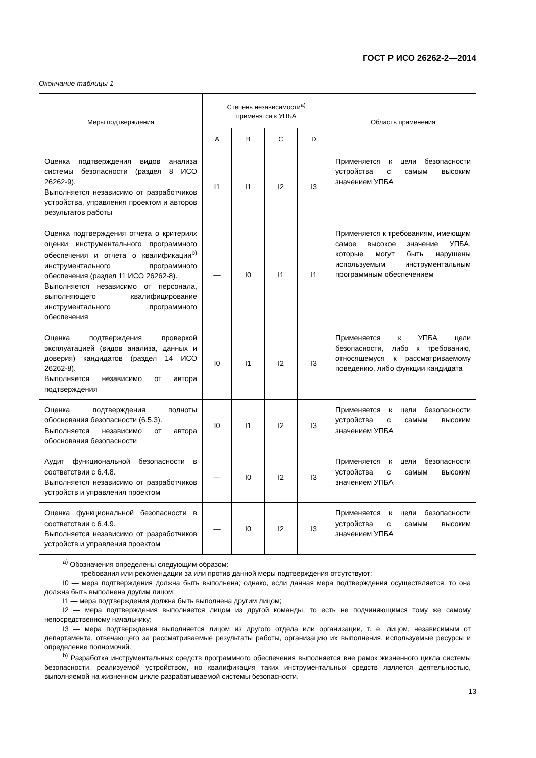ГОСТ Р ИСО 26262-2—2014
Окончание таблицы 1
| Меры подтверждения | Степень независимости<sup>а)</sup> применятся к УПБА | | | | Область применения |
| --- | --- | --- | --- | --- | --- |
| | A | B | C | D | |
| Оценка подтверждения видов анализа системы безопасности (раздел 8 ИСО 26262-9). Выполняется независимо от разработчиков устройства, управления проектом и авторов результатов работы | I1 | I1 | I2 | I3 | Применяется к цели безопасности устройства с самым высоким значением УПБА |
| Оценка подтверждения отчета о критериях оценки инструментального программного обеспечения и отчета о квалификации<sup>b)</sup> инструментального программного обеспечения (раздел 11 ИСО 26262-8). Выполняется независимо от персонала, выполняющего квалифицирование инструментального программного обеспечения | — | I0 | I1 | I1 | Применяется к требованиям, имеющим самое высокое значение УПБА, которые могут быть нарушены используемым инструментальным программным обеспечением |
| Оценка подтверждения проверкой эксплуатацией (видов анализа, данных и доверия) кандидатов (раздел 14 ИСО 26262-8). Выполняется независимо от автора подтверждения | I0 | I1 | I2 | I3 | Применяется к УПБА цели безопасности, либо к требованию, относящемуся к рассматриваемому поведению, либо функции кандидата |
| Оценка подтверждения полноты обоснования безопасности (6.5.3). Выполняется независимо от автора обоснования безопасности | I0 | I1 | I2 | I3 | Применяется к цели безопасности устройства с самым высоким значением УПБА |
| Аудит функциональной безопасности в соответствии с 6.4.8. Выполняется независимо от разработчиков устройств и управления проектом | — | I0 | I2 | I3 | Применяется к цели безопасности устройства с самым высоким значением УПБА |
| Оценка функциональной безопасности в соответствии с 6.4.9. Выполняется независимо от разработчиков устройств и управления проектом | — | I0 | I2 | I3 | Применяется к цели безопасности устройства с самым высоким значением УПБА |
| <sup>a)</sup> Обозначения определены следующим образом: — — требования или рекомендации за или против данной меры подтверждения отсутствуют; I0 — мера подтверждения должна быть выполнена; однако, если данная мера подтверждения осуществляется, то она должна быть выполнена другим лицом; I1 — мера подтверждения должна быть выполнена другим лицом; I2 — мера подтверждения выполняется лицом из другой команды, то есть не подчиняющимся тому же самому непосредственному начальнику; I3 — мера подтверждения выполняется лицом из другого отдела или организации, т. е. лицом, независимым от департамента, отвечающего за рассматриваемые результаты работы, организацию их выполнения, используемые ресурсы и определение полномочий. <sup>b)</sup> Разработка инструментальных средств программного обеспечения выполняется вне рамок жизненного цикла системы безопасности, реализуемой устройством, но квалификация таких инструментальных средств является деятельностью, выполняемой на жизненном цикле разрабатываемой системы безопасности. | | | | | |
13